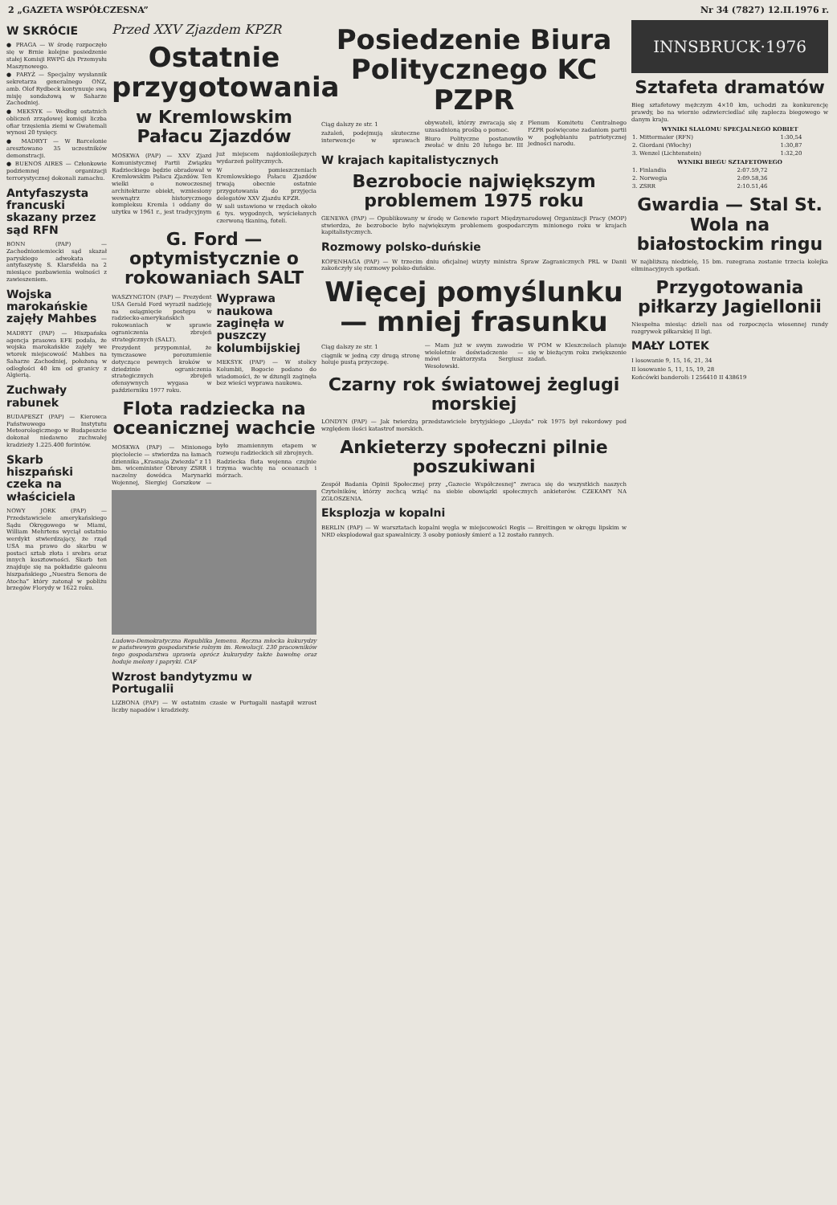2 „GAZETA WSPÓŁCZESNA” Nr 34 (7827) 12.II.1976 r.
W SKRÓCIE
● PRAGA — W środę rozpoczęło się w Brnie kolejne posiedzenie stałej Komisji RWPG d/s Przemysłu Maszynowego.
● PARYŻ — Specjalny wysłannik sekretarza generalnego ONZ, amb. Olof Rydbeck kontynuuje swą misję sondażową w Saharze Zachodniej.
● MEKSYK — Według ostatnich obliczeń zrządowej komisji liczba ofiar trzęsienia ziemi w Gwatemali wynosi 20 tysięcy.
● MADRYT — W Barcelonie aresztowano 35 uczestników demonstracji.
● BUENOS AIRES — Członkowie podziemnej organizacji terrorystycznej dokonali zamachu.
Antyfaszysta francuski skazany przez sąd RFN
BONN (PAP) — Zachodnioniemiecki sąd skazał paryskiego adwokata — antyfaszystę S. Klarsfelda na 2 miesiące pozbawienia wolności z zawieszeniem.
Wojska marokańskie zajęły Mahbes
MADRYT (PAP) — Hiszpańska agencja prasowa EFE podała, że wojska marokańskie zajęły we wtorek miejscowość Mahbes na Saharze Zachodniej, położoną w odległości 40 km od granicy z Algierią.
Zuchwały rabunek
BUDAPESZT (PAP) — Kierowca Państwowego Instytutu Meteorologicznego w Budapeszcie dokonał niedawno zuchwałej kradzieży 1.225.400 forintów.
Skarb hiszpański czeka na właściciela
NOWY JORK (PAP) — Przedstawiciele amerykańskiego Sądu Okręgowego w Miami, William Mehrtens wyciął ostatnio werdykt stwierdzający, że rząd USA ma prawo do skarbu w postaci sztab złota i srebra oraz innych kosztowności. Skarb ten znajduje się na pokładzie galeonu hiszpańskiego „Nuestra Senora de Atocha” który zatonął w pobliżu brzegów Florydy w 1622 roku.
Przed XXV Zjazdem KPZR
Ostatnie przygotowania
w Kremlowskim Pałacu Zjazdów
MOSKWA (PAP) — XXV Zjazd Komunistycznej Partii Związku Radzieckiego będzie obradował w Kremlowskim Pałacu Zjazdów. Ten wielki o nowoczesnej architekturze obiekt, wzniesiony wewnątrz historycznego kompleksu Kremla i oddany do użytku w 1961 r., jest tradycyjnym już miejscem najdonioślejszych wydarzeń politycznych.
W pomieszczeniach Kremlowskiego Pałacu Zjazdów trwają obecnie ostatnie przygotowania do przyjęcia delegatów XXV Zjazdu KPZR.
W sali ustawiono w rzędach około 6 tys. wygodnych, wyściełanych czerwoną tkaniną, foteli.
G. Ford — optymistycznie o rokowaniach SALT
WASZYNGTON (PAP) — Prezydent USA Gerald Ford wyraził nadzieję na osiągnięcie postępu w radziecko-amerykańskich rokowaniach w sprawie ograniczenia zbrojeń strategicznych (SALT).
Prezydent przypomniał, że tymczasowe porozumienie dotyczące pewnych kroków w dziedzinie ograniczenia strategicznych zbrojeń ofensywnych wygasa w październiku 1977 roku.
Wyprawa naukowa zaginęła w puszczy kolumbijskiej
MEKSYK (PAP) — W stolicy Kolumbii, Bogocie podano do wiadomości, że w dżungli zaginęła bez wieści wyprawa naukowa.
Flota radziecka na oceanicznej wachcie
MOSKWA (PAP) — Minionego pięciolecie — stwierdza na łamach dziennika „Krasnaja Zwiezda” z 11 bm. wiceminister Obrony ZSRR i naczelny dowódca Marynarki Wojennej, Siergiej Gorszkow — było znamiennym etapem w rozwoju radzieckich sił zbrojnych.
Radziecka flota wojenna czujnie trzyma wachtę na oceanach i mórzach.
Ludowo-Demokratyczna Republika Jemenu. Ręczna młocka kukurydzy w państwowym gospodarstwie rolnym im. Rewolucji. 230 pracowników tego gospodarstwa uprawia oprócz kukurydzy także bawełnę oraz hoduje melony i papryki. CAF
Wzrost bandytyzmu w Portugalii
LIZBONA (PAP) — W ostatnim czasie w Portugalii nastąpił wzrost liczby napadów i kradzieży.
Posiedzenie Biura Politycznego KC PZPR
Ciąg dalszy ze str. 1
zażaleń, podejmują skuteczne interwencje w sprawach obywateli, którzy zwracają się z uzasadnioną prośbą o pomoc.
Biuro Polityczne postanowiło zwołać w dniu 20 lutego br. III Plenum Komitetu Centralnego PZPR poświęcone zadaniom partii w pogłębianiu patriotycznej jedności narodu.
W krajach kapitalistycznych
Bezrobocie największym problemem 1975 roku
GENEWA (PAP) — Opublikowany w środę w Genewie raport Międzynarodowej Organizacji Pracy (MOP) stwierdza, że bezrobocie było największym problemem gospodarczym minionego roku w krajach kapitalistycznych.
Rozmowy polsko-duńskie
KOPENHAGA (PAP) — W trzecim dniu oficjalnej wizyty ministra Spraw Zagranicznych PRL w Danii zakończyły się rozmowy polsko-duńskie.
Więcej pomyślunku — mniej frasunku
Ciąg dalszy ze str. 1
ciągnik w jedną czy drugą stronę holuje pustą przyczepę.
— Mam już w swym zawodzie wieloletnie doświadczenie — mówi traktorzysta Sergiusz Wesołowski.
W POM w Kleszczelach planuje się w bieżącym roku zwiększenie zadań.
Czarny rok światowej żeglugi morskiej
LONDYN (PAP) — Jak twierdzą przedstawiciele brytyjskiego „Lloyda” rok 1975 był rekordowy pod względem ilości katastrof morskich.
Ankieterzy społeczni pilnie poszukiwani
Zespół Badania Opinii Społecznej przy „Gazecie Współczesnej” zwraca się do wszystkich naszych Czytelników, którzy zechcą wziąć na siebie obowiązki społecznych ankieterów. CZEKAMY NA ZGŁOSZENIA.
Eksplozja w kopalni
BERLIN (PAP) — W warsztatach kopalni węgla w miejscowości Regis — Breitingen w okręgu lipskim w NRD eksplodował gaz spawalniczy. 3 osoby poniosły śmierć a 12 zostało rannych.
INNSBRUCK·1976
Sztafeta dramatów
Bieg sztafetowy mężczyzn 4×10 km, uchodzi za konkurencję prawdy, bo na wiernie odzwierciedlać siłę zaplecza biegowego w danym kraju.
| WYNIKI SLALOMU SPECJALNEGO KOBIET | |
| --- | --- |
| 1. Mittermaier (RFN) | 1:30,54 |
| 2. Giordani (Włochy) | 1:30,87 |
| 3. Wenzel (Lichtenstein) | 1:32,20 |
| WYNIKI BIEGU SZTAFETOWEGO | |
| --- | --- |
| 1. Finlandia | 2:07.59,72 |
| 2. Norwegia | 2:09.58,36 |
| 3. ZSRR | 2:10.51,46 |
Gwardia — Stal St. Wola na białostockim ringu
W najbliższą niedzielę, 15 bm. rozegrana zostanie trzecia kolejka eliminacyjnych spotkań.
Przygotowania piłkarzy Jagiellonii
Niespełna miesiąc dzieli nas od rozpoczęcia wiosennej rundy rozgrywek piłkarskiej II ligi.
MAŁY LOTEK
I losowanie 9, 15, 16, 21, 34
II losowanie 5, 11, 15, 19, 28
Końcówki banderoli: I 256410 II 438619